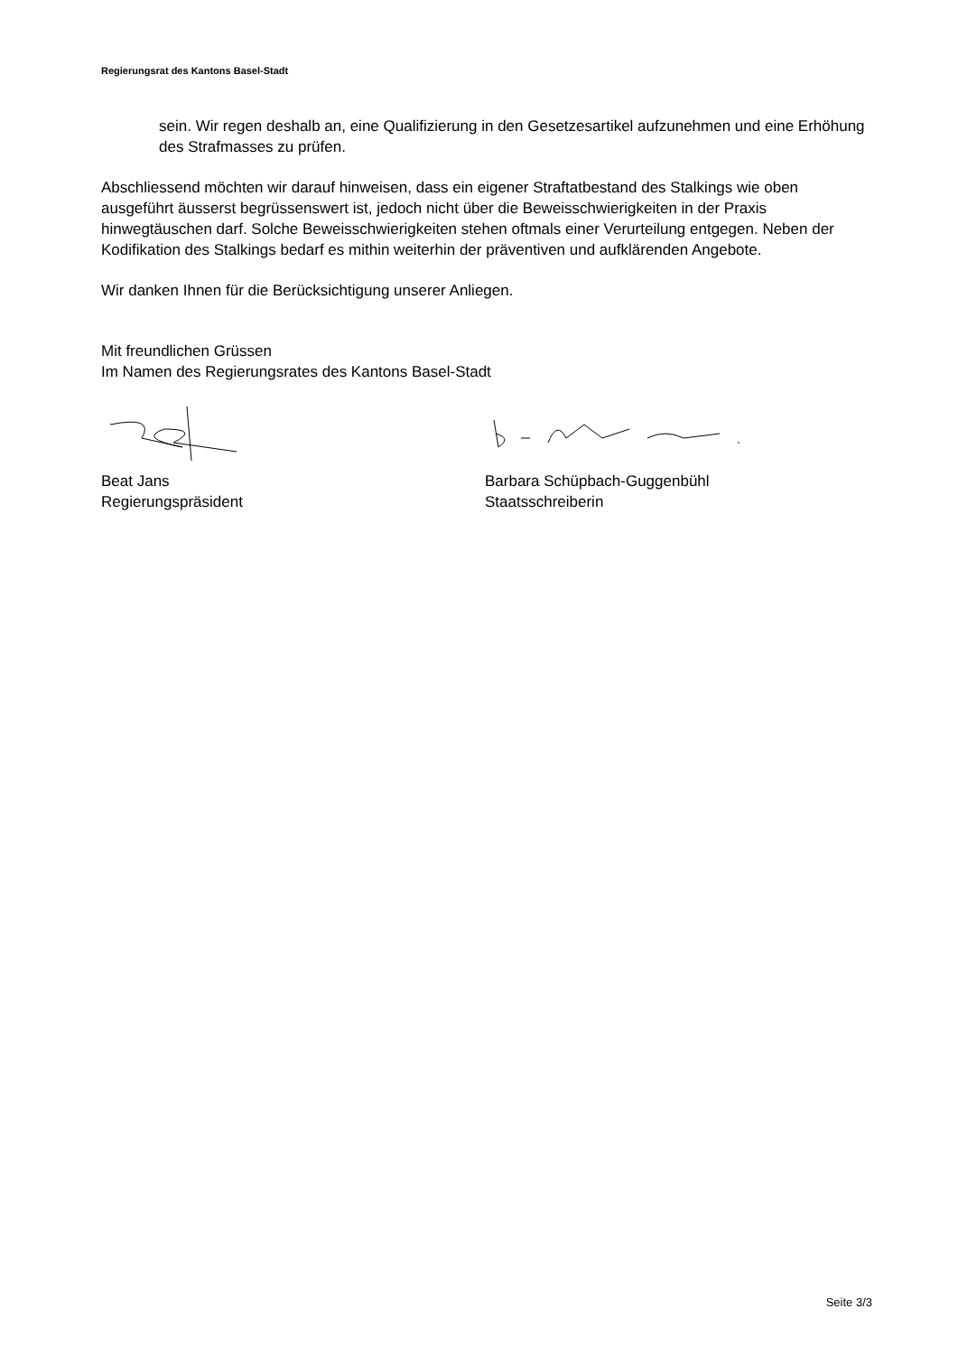Regierungsrat des Kantons Basel-Stadt
sein. Wir regen deshalb an, eine Qualifizierung in den Gesetzesartikel aufzunehmen und eine Erhöhung des Strafmasses zu prüfen.
Abschliessend möchten wir darauf hinweisen, dass ein eigener Straftatbestand des Stalkings wie oben ausgeführt äusserst begrüssenswert ist, jedoch nicht über die Beweisschwierigkeiten in der Praxis hinwegtäuschen darf. Solche Beweisschwierigkeiten stehen oftmals einer Verurteilung entgegen. Neben der Kodifikation des Stalkings bedarf es mithin weiterhin der präventiven und aufklärenden Angebote.
Wir danken Ihnen für die Berücksichtigung unserer Anliegen.
Mit freundlichen Grüssen
Im Namen des Regierungsrates des Kantons Basel-Stadt
Beat Jans
Regierungspräsident
Barbara Schüpbach-Guggenbühl
Staatsschreiberin
Seite 3/3